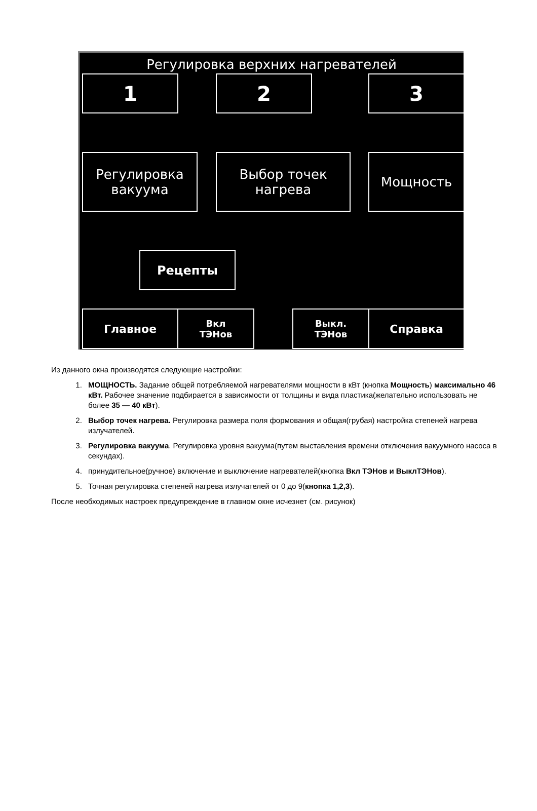Регулировка верхних нагревателей
1 2 3
Регулировка
вакуума
Выбор точек
нагрева
Мощность
Рецепты
Главное
Вкл
ТЭНов
Выкл.
ТЭНов
Справка
Из данного окна производятся следующие настройки:
1. МОЩНОСТЬ. Задание общей потребляемой нагревателями мощности в кВт (кнопка Мощность) максимально 46 кВт. Рабочее значение подбирается в зависимости от толщины и вида пластика(желательно использовать не более 35 — 40 кВт).
2. Выбор точек нагрева. Регулировка размера поля формования и общая(грубая) настройка степеней нагрева излучателей.
3. Регулировка вакуума. Регулировка уровня вакуума(путем выставления времени отключения вакуумного насоса в секундах).
4. принудительное(ручное) включение и выключение нагревателей(кнопка Вкл ТЭНов и ВыклТЭНов).
5. Точная регулировка степеней нагрева излучателей от 0 до 9(кнопка 1,2,3).
После необходимых настроек предупреждение в главном окне исчезнет (см. рисунок)